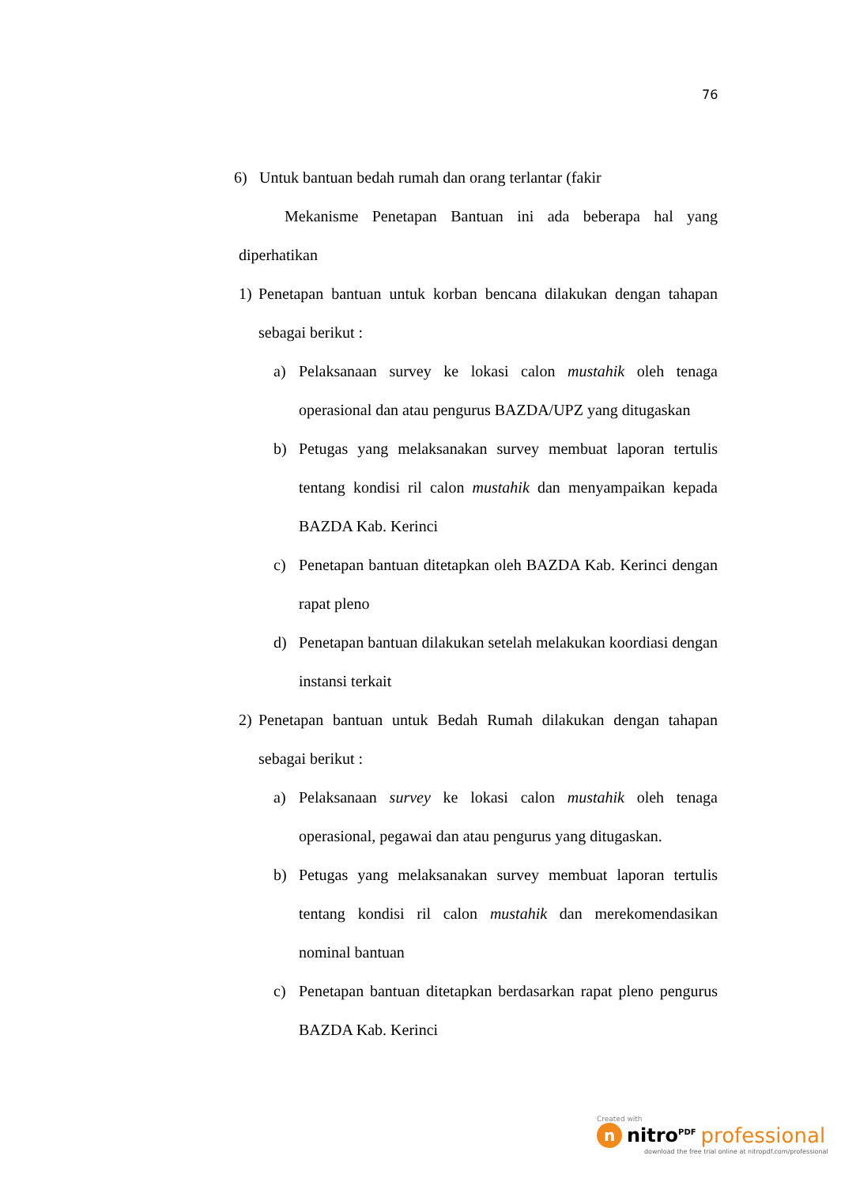76
6) Untuk bantuan bedah rumah dan orang terlantar (fakir
Mekanisme Penetapan Bantuan ini ada beberapa hal yang diperhatikan
1) Penetapan bantuan untuk korban bencana dilakukan dengan tahapan sebagai berikut :
a) Pelaksanaan survey ke lokasi calon mustahik oleh tenaga operasional dan atau pengurus BAZDA/UPZ yang ditugaskan
b) Petugas yang melaksanakan survey membuat laporan tertulis tentang kondisi ril calon mustahik dan menyampaikan kepada BAZDA Kab. Kerinci
c) Penetapan bantuan ditetapkan oleh BAZDA Kab. Kerinci dengan rapat pleno
d) Penetapan bantuan dilakukan setelah melakukan koordiasi dengan instansi terkait
2) Penetapan bantuan untuk Bedah Rumah dilakukan dengan tahapan sebagai berikut :
a) Pelaksanaan survey ke lokasi calon mustahik oleh tenaga operasional, pegawai dan atau pengurus yang ditugaskan.
b) Petugas yang melaksanakan survey membuat laporan tertulis tentang kondisi ril calon mustahik dan merekomendasikan nominal bantuan
c) Penetapan bantuan ditetapkan berdasarkan rapat pleno pengurus BAZDA Kab. Kerinci
Created with
n nitro<sup>PDF</sup> professional
download the free trial online at nitropdf.com/professional